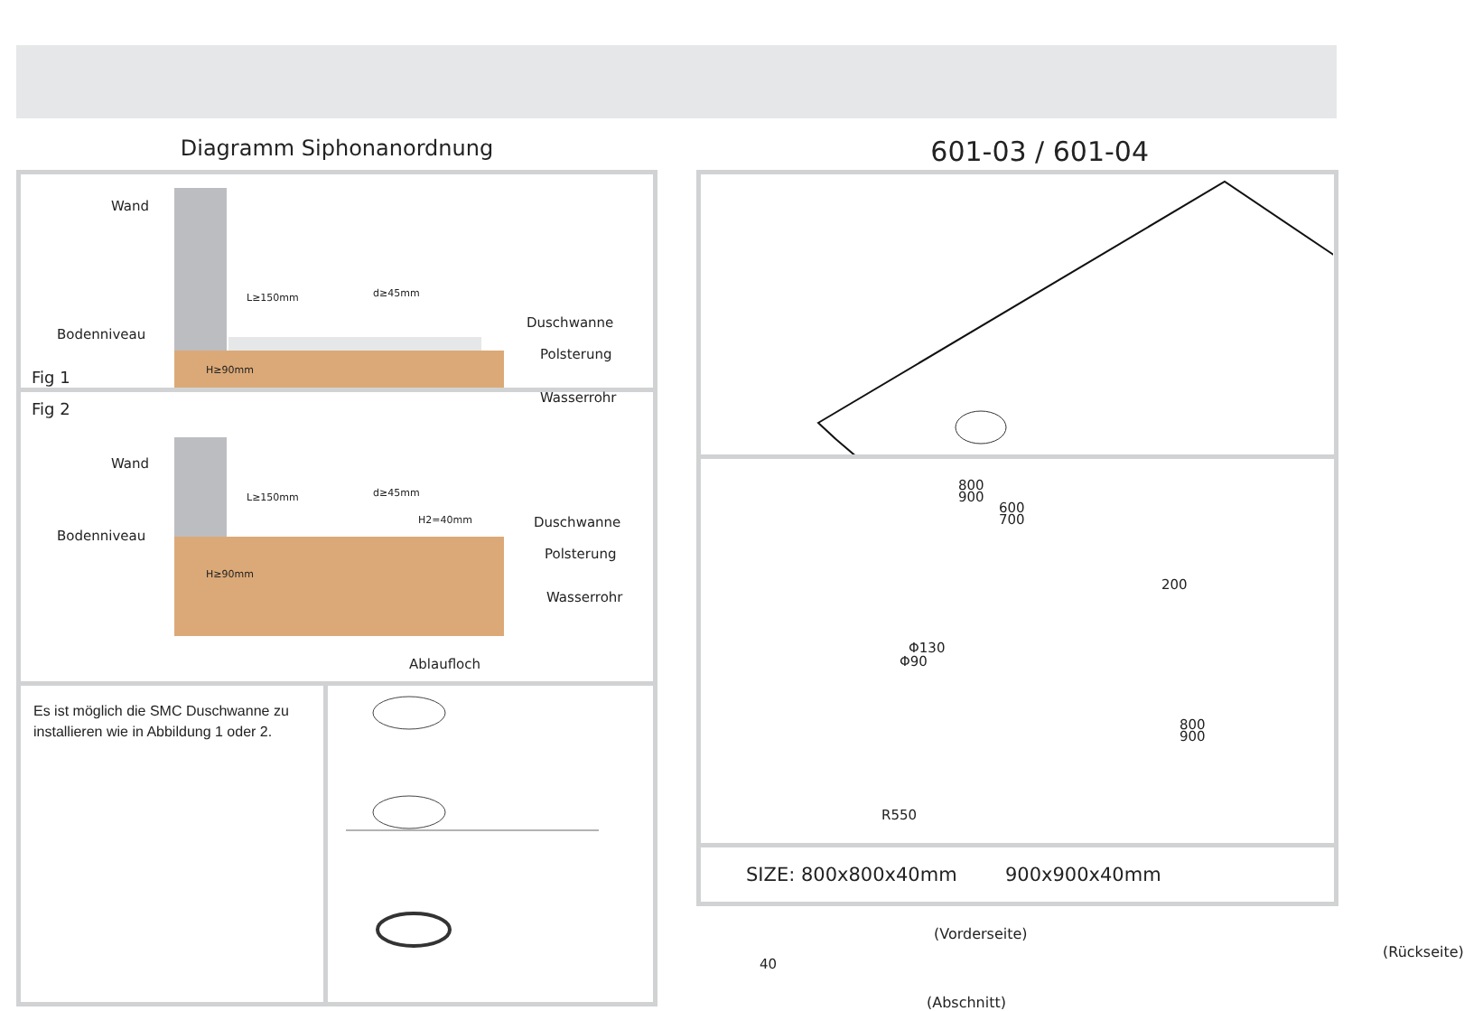Diagramm Siphonanordnung
Wand
Bodenniveau
L≥150mm d≥45mm
H≥90mm
Duschwanne
Polsterung
Wasserrohr
Fig 1
Fig 2
Wand
Bodenniveau
L≥150mm d≥45mm
H2=40mm
H≥90mm
Duschwanne
Polsterung
Wasserrohr
Ablaufloch
Es ist möglich die SMC Duschwanne zu installieren wie in Abbildung 1 oder 2.
601-03 / 601-04
800
900
600
700
200
Φ130
Φ90
800
900
R550
(Vorderseite)
40
(Rückseite)
(Abschnitt)
SIZE: 800x800x40mm 900x900x40mm